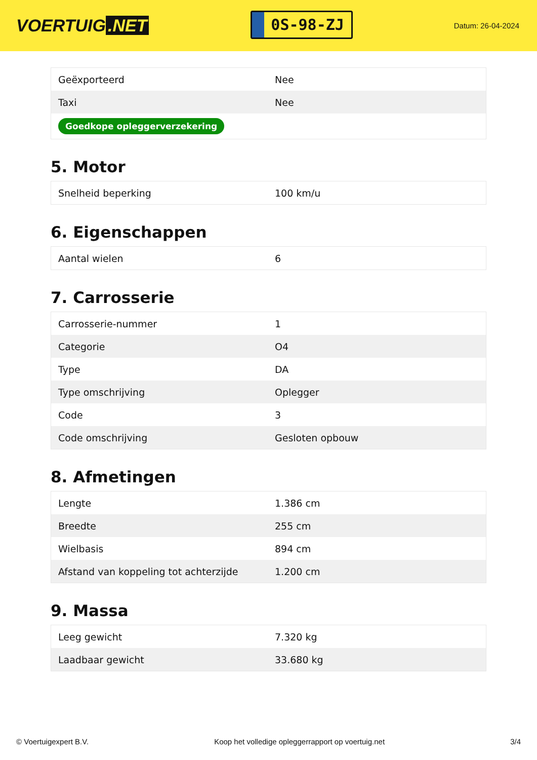VOERTUIG.NET
0S-98-ZJ
Datum: 26-04-2024
| Geëxporteerd | Nee |
| Taxi | Nee |
| Goedkope opleggerverzekering | |
5. Motor
| Snelheid beperking | 100 km/u |
6. Eigenschappen
| Aantal wielen | 6 |
7. Carrosserie
| Carrosserie-nummer | 1 |
| Categorie | O4 |
| Type | DA |
| Type omschrijving | Oplegger |
| Code | 3 |
| Code omschrijving | Gesloten opbouw |
8. Afmetingen
| Lengte | 1.386 cm |
| Breedte | 255 cm |
| Wielbasis | 894 cm |
| Afstand van koppeling tot achterzijde | 1.200 cm |
9. Massa
| Leeg gewicht | 7.320 kg |
| Laadbaar gewicht | 33.680 kg |
© Voertuigexpert B.V. Koop het volledige opleggerrapport op voertuig.net 3/4